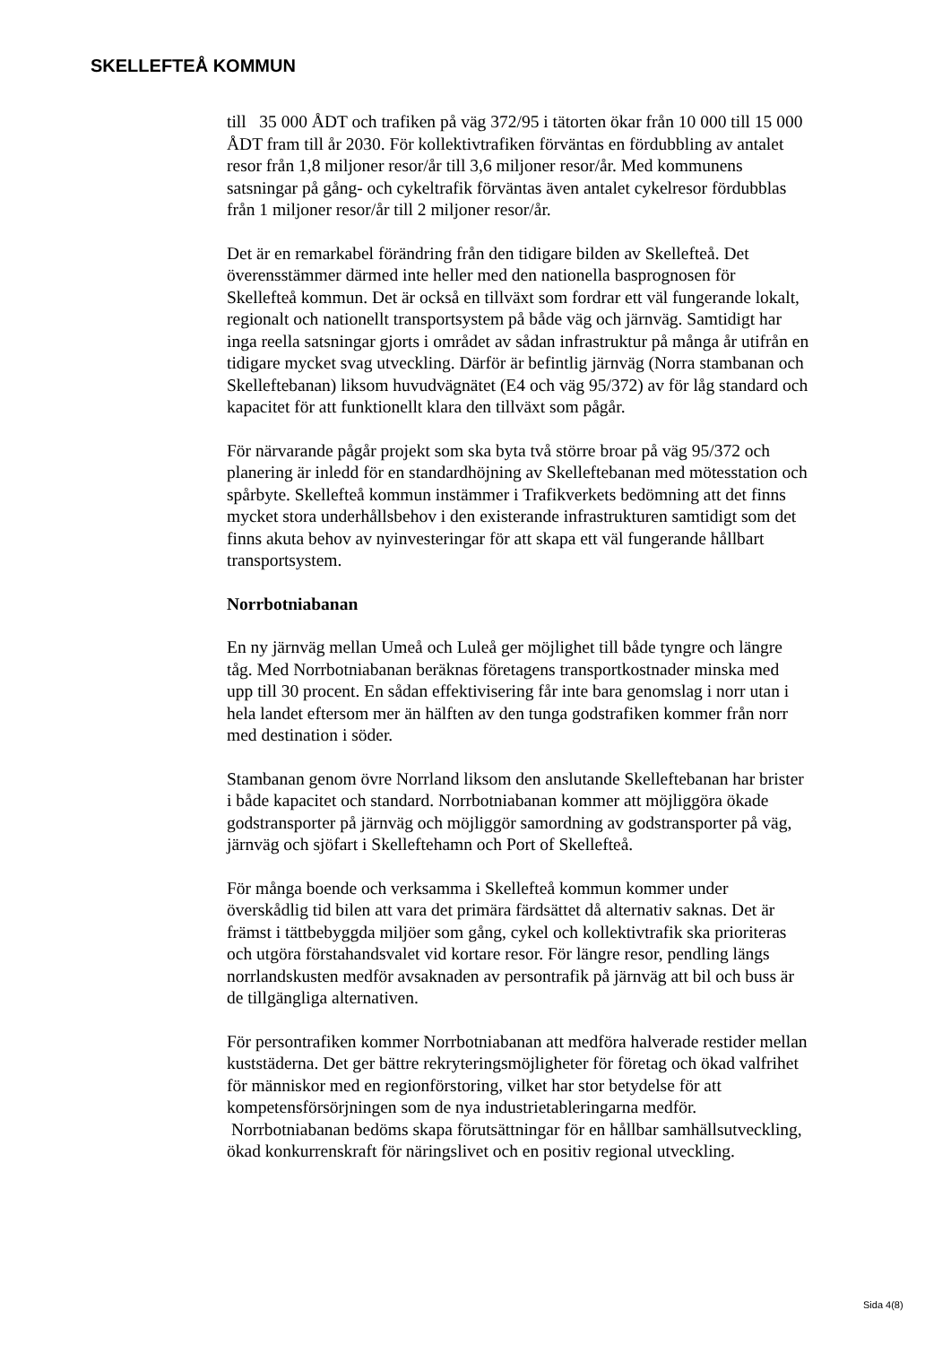SKELLEFTEÅ KOMMUN
till 35 000 ÅDT och trafiken på väg 372/95 i tätorten ökar från 10 000 till 15 000 ÅDT fram till år 2030. För kollektivtrafiken förväntas en fördubbling av antalet resor från 1,8 miljoner resor/år till 3,6 miljoner resor/år. Med kommunens satsningar på gång- och cykeltrafik förväntas även antalet cykelresor fördubblas från 1 miljoner resor/år till 2 miljoner resor/år.
Det är en remarkabel förändring från den tidigare bilden av Skellefteå. Det överensstämmer därmed inte heller med den nationella basprognosen för Skellefteå kommun. Det är också en tillväxt som fordrar ett väl fungerande lokalt, regionalt och nationellt transportsystem på både väg och järnväg. Samtidigt har inga reella satsningar gjorts i området av sådan infrastruktur på många år utifrån en tidigare mycket svag utveckling. Därför är befintlig järnväg (Norra stambanan och Skelleftebanan) liksom huvudvägnätet (E4 och väg 95/372) av för låg standard och kapacitet för att funktionellt klara den tillväxt som pågår.
För närvarande pågår projekt som ska byta två större broar på väg 95/372 och planering är inledd för en standardhöjning av Skelleftebanan med mötesstation och spårbyte. Skellefteå kommun instämmer i Trafikverkets bedömning att det finns mycket stora underhållsbehov i den existerande infrastrukturen samtidigt som det finns akuta behov av nyinvesteringar för att skapa ett väl fungerande hållbart transportsystem.
Norrbotniabanan
En ny järnväg mellan Umeå och Luleå ger möjlighet till både tyngre och längre tåg. Med Norrbotniabanan beräknas företagens transportkostnader minska med upp till 30 procent. En sådan effektivisering får inte bara genomslag i norr utan i hela landet eftersom mer än hälften av den tunga godstrafiken kommer från norr med destination i söder.
Stambanan genom övre Norrland liksom den anslutande Skelleftebanan har brister i både kapacitet och standard. Norrbotniabanan kommer att möjliggöra ökade godstransporter på järnväg och möjliggör samordning av godstransporter på väg, järnväg och sjöfart i Skelleftehamn och Port of Skellefteå.
För många boende och verksamma i Skellefteå kommun kommer under överskådlig tid bilen att vara det primära färdsättet då alternativ saknas. Det är främst i tättbebyggda miljöer som gång, cykel och kollektivtrafik ska prioriteras och utgöra förstahandsvalet vid kortare resor. För längre resor, pendling längs norrlandskusten medför avsaknaden av persontrafik på järnväg att bil och buss är de tillgängliga alternativen.
För persontrafiken kommer Norrbotniabanan att medföra halverade restider mellan kuststäderna. Det ger bättre rekryteringsmöjligheter för företag och ökad valfrihet för människor med en regionförstoring, vilket har stor betydelse för att kompetensförsörjningen som de nya industrietableringarna medför. Norrbotniabanan bedöms skapa förutsättningar för en hållbar samhällsutveckling, ökad konkurrenskraft för näringslivet och en positiv regional utveckling.
Sida 4(8)